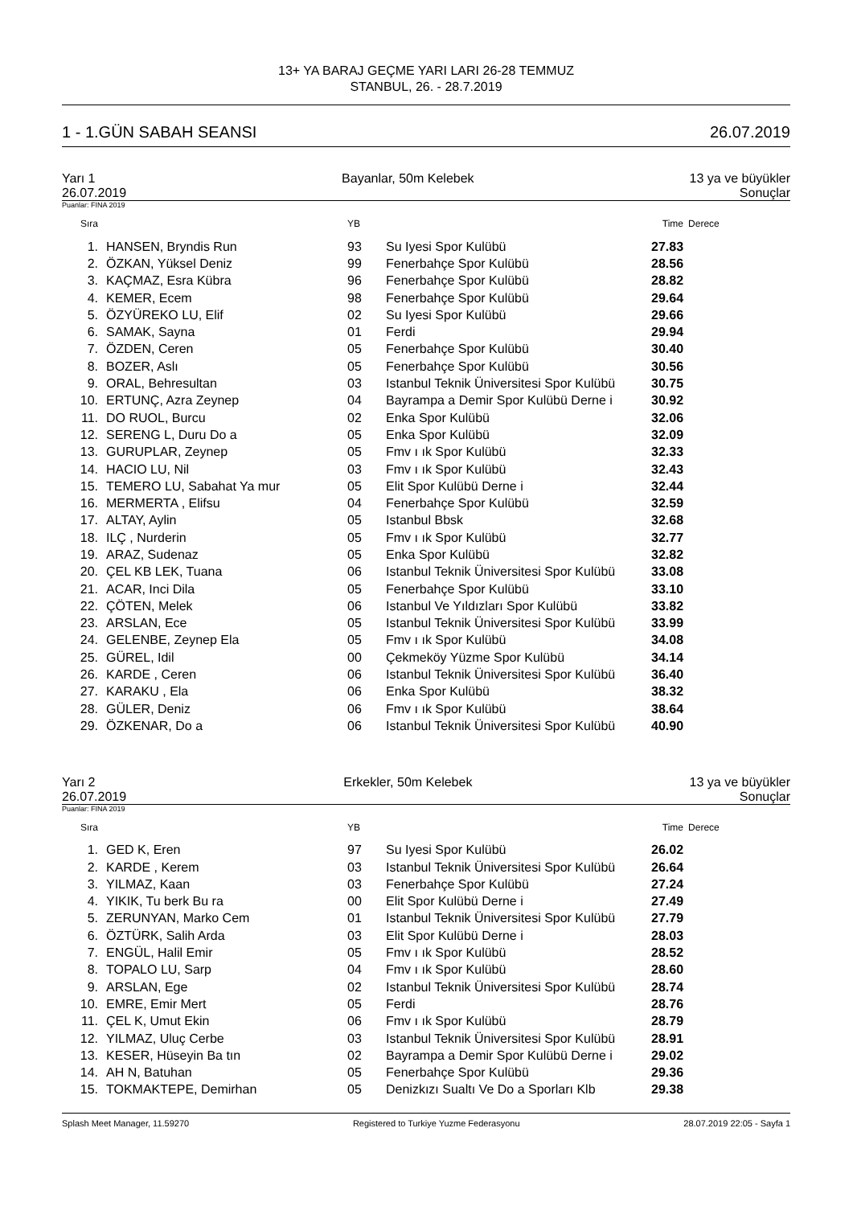13+ YA BARAJ GEÇME YARI LARI 26-28 TEMMUZ
STANBUL, 26. - 28.7.2019
1 - 1.GÜN SABAH SEANSI 26.07.2019
Yarı 1
26.07.2019 Bayanlar, 50m Kelebek 13 ya ve büyükler
Sonuçlar
Puanlar: FINA 2019
| Sıra | | YB | | Time | Derece |
| --- | --- | --- | --- | --- | --- |
| 1. | HANSEN, Bryndis Run | 93 | Su Iyesi Spor Kulübü | 27.83 | |
| 2. | ÖZKAN, Yüksel Deniz | 99 | Fenerbahçe Spor Kulübü | 28.56 | |
| 3. | KAÇMAZ, Esra Kübra | 96 | Fenerbahçe Spor Kulübü | 28.82 | |
| 4. | KEMER, Ecem | 98 | Fenerbahçe Spor Kulübü | 29.64 | |
| 5. | ÖZYÜREKO LU, Elif | 02 | Su Iyesi Spor Kulübü | 29.66 | |
| 6. | SAMAK, Sayna | 01 | Ferdi | 29.94 | |
| 7. | ÖZDEN, Ceren | 05 | Fenerbahçe Spor Kulübü | 30.40 | |
| 8. | BOZER, Aslı | 05 | Fenerbahçe Spor Kulübü | 30.56 | |
| 9. | ORAL, Behresultan | 03 | Istanbul Teknik Üniversitesi Spor Kulübü | 30.75 | |
| 10. | ERTUNÇ, Azra Zeynep | 04 | Bayrampa a Demir Spor Kulübü Derne i | 30.92 | |
| 11. | DO RUOL, Burcu | 02 | Enka Spor Kulübü | 32.06 | |
| 12. | SERENG L, Duru Do a | 05 | Enka Spor Kulübü | 32.09 | |
| 13. | GURUPLAR, Zeynep | 05 | Fmv ı ık Spor Kulübü | 32.33 | |
| 14. | HACIO LU, Nil | 03 | Fmv ı ık Spor Kulübü | 32.43 | |
| 15. | TEMERO LU, Sabahat Ya mur | 05 | Elit Spor Kulübü Derne i | 32.44 | |
| 16. | MERMERTA , Elifsu | 04 | Fenerbahçe Spor Kulübü | 32.59 | |
| 17. | ALTAY, Aylin | 05 | Istanbul Bbsk | 32.68 | |
| 18. | ILÇ , Nurderin | 05 | Fmv ı ık Spor Kulübü | 32.77 | |
| 19. | ARAZ, Sudenaz | 05 | Enka Spor Kulübü | 32.82 | |
| 20. | ÇEL KB LEK, Tuana | 06 | Istanbul Teknik Üniversitesi Spor Kulübü | 33.08 | |
| 21. | ACAR, Inci Dila | 05 | Fenerbahçe Spor Kulübü | 33.10 | |
| 22. | ÇÖTEN, Melek | 06 | Istanbul Ve Yıldızları Spor Kulübü | 33.82 | |
| 23. | ARSLAN, Ece | 05 | Istanbul Teknik Üniversitesi Spor Kulübü | 33.99 | |
| 24. | GELENBE, Zeynep Ela | 05 | Fmv ı ık Spor Kulübü | 34.08 | |
| 25. | GÜREL, Idil | 00 | Çekmeköy Yüzme Spor Kulübü | 34.14 | |
| 26. | KARDE , Ceren | 06 | Istanbul Teknik Üniversitesi Spor Kulübü | 36.40 | |
| 27. | KARAKU , Ela | 06 | Enka Spor Kulübü | 38.32 | |
| 28. | GÜLER, Deniz | 06 | Fmv ı ık Spor Kulübü | 38.64 | |
| 29. | ÖZKENAR, Do a | 06 | Istanbul Teknik Üniversitesi Spor Kulübü | 40.90 | |
Yarı 2
26.07.2019 Erkekler, 50m Kelebek 13 ya ve büyükler
Sonuçlar
Puanlar: FINA 2019
| Sıra | | YB | | Time | Derece |
| --- | --- | --- | --- | --- | --- |
| 1. | GED K, Eren | 97 | Su Iyesi Spor Kulübü | 26.02 | |
| 2. | KARDE , Kerem | 03 | Istanbul Teknik Üniversitesi Spor Kulübü | 26.64 | |
| 3. | YILMAZ, Kaan | 03 | Fenerbahçe Spor Kulübü | 27.24 | |
| 4. | YIKIK, Tu berk Bu ra | 00 | Elit Spor Kulübü Derne i | 27.49 | |
| 5. | ZERUNYAN, Marko Cem | 01 | Istanbul Teknik Üniversitesi Spor Kulübü | 27.79 | |
| 6. | ÖZTÜRK, Salih Arda | 03 | Elit Spor Kulübü Derne i | 28.03 | |
| 7. | ENGÜL, Halil Emir | 05 | Fmv ı ık Spor Kulübü | 28.52 | |
| 8. | TOPALO LU, Sarp | 04 | Fmv ı ık Spor Kulübü | 28.60 | |
| 9. | ARSLAN, Ege | 02 | Istanbul Teknik Üniversitesi Spor Kulübü | 28.74 | |
| 10. | EMRE, Emir Mert | 05 | Ferdi | 28.76 | |
| 11. | ÇEL K, Umut Ekin | 06 | Fmv ı ık Spor Kulübü | 28.79 | |
| 12. | YILMAZ, Uluç Cerbe | 03 | Istanbul Teknik Üniversitesi Spor Kulübü | 28.91 | |
| 13. | KESER, Hüseyin Ba tın | 02 | Bayrampa a Demir Spor Kulübü Derne i | 29.02 | |
| 14. | AH N, Batuhan | 05 | Fenerbahçe Spor Kulübü | 29.36 | |
| 15. | TOKMAKTEPE, Demirhan | 05 | Denizkızı Sualtı Ve Do a Sporları Klb | 29.38 | |
Splash Meet Manager, 11.59270 Registered to Turkiye Yuzme Federasyonu 28.07.2019 22:05 - Sayfa 1